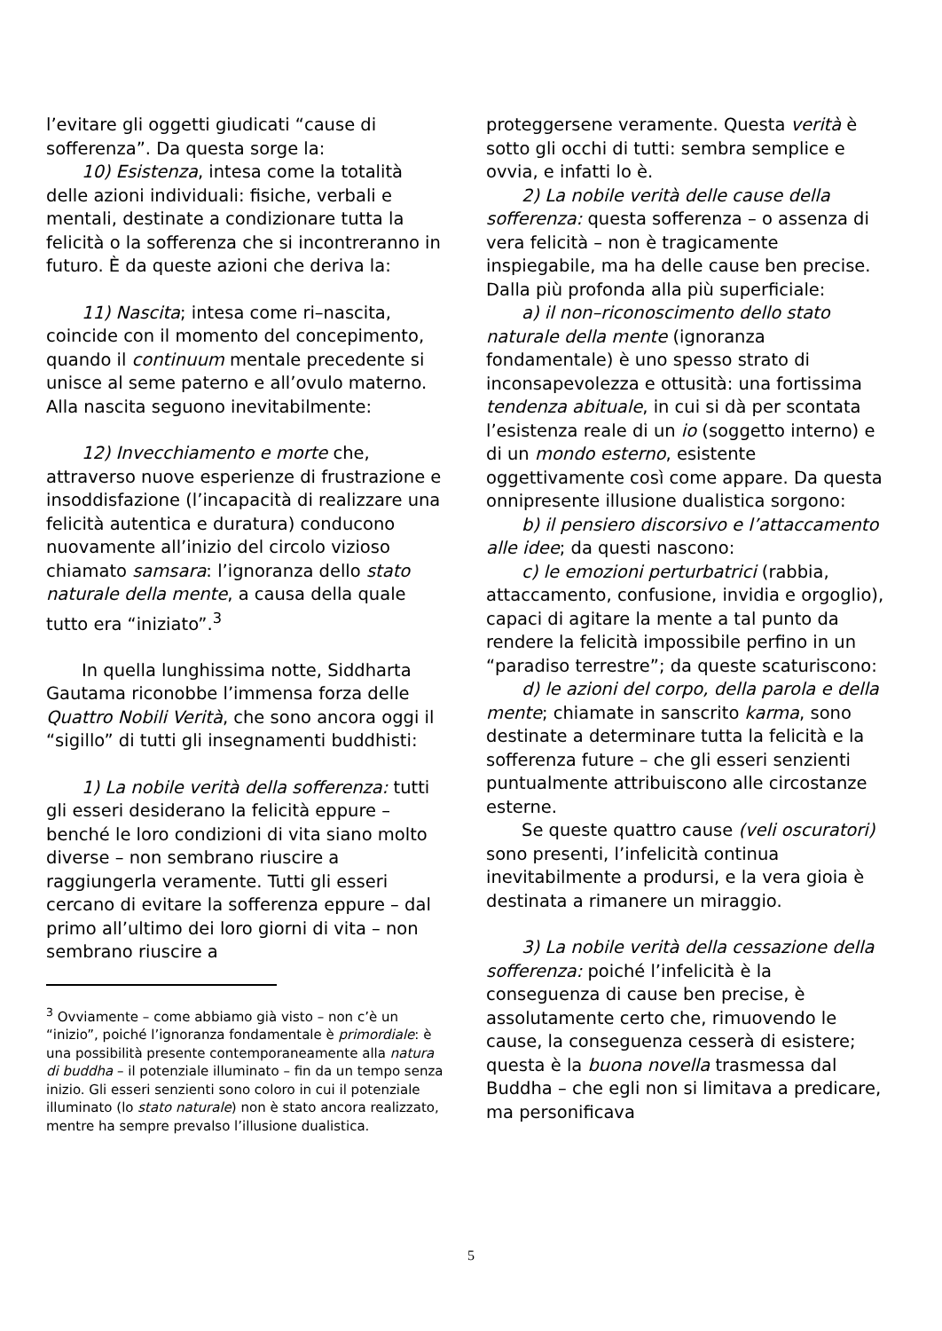l’evitare gli oggetti giudicati “cause di sofferenza”. Da questa sorge la:
10) Esistenza, intesa come la totalità delle azioni individuali: fisiche, verbali e mentali, destinate a condizionare tutta la felicità o la sofferenza che si incontreranno in futuro. È da queste azioni che deriva la:
11) Nascita; intesa come ri–nascita, coincide con il momento del concepimento, quando il continuum mentale precedente si unisce al seme paterno e all’ovulo materno. Alla nascita seguono inevitabilmente:
12) Invecchiamento e morte che, attraverso nuove esperienze di frustrazione e insoddisfazione (l’incapacità di realizzare una felicità autentica e duratura) conducono nuovamente all’inizio del circolo vizioso chiamato samsara: l’ignoranza dello stato naturale della mente, a causa della quale tutto era “iniziato”.<sup>3</sup>
In quella lunghissima notte, Siddharta Gautama riconobbe l’immensa forza delle Quattro Nobili Verità, che sono ancora oggi il “sigillo” di tutti gli insegnamenti buddhisti:
1) La nobile verità della sofferenza: tutti gli esseri desiderano la felicità eppure – benché le loro condizioni di vita siano molto diverse – non sembrano riuscire a raggiungerla veramente. Tutti gli esseri cercano di evitare la sofferenza eppure – dal primo all’ultimo dei loro giorni di vita – non sembrano riuscire a
<sup>3</sup> Ovviamente – come abbiamo già visto – non c’è un “inizio”, poiché l’ignoranza fondamentale è primordiale: è una possibilità presente contemporaneamente alla natura di buddha – il potenziale illuminato – fin da un tempo senza inizio. Gli esseri senzienti sono coloro in cui il potenziale illuminato (lo stato naturale) non è stato ancora realizzato, mentre ha sempre prevalso l’illusione dualistica.
proteggersene veramente. Questa verità è sotto gli occhi di tutti: sembra semplice e ovvia, e infatti lo è.
2) La nobile verità delle cause della sofferenza: questa sofferenza – o assenza di vera felicità – non è tragicamente inspiegabile, ma ha delle cause ben precise. Dalla più profonda alla più superficiale:
a) il non–riconoscimento dello stato naturale della mente (ignoranza fondamentale) è uno spesso strato di inconsapevolezza e ottusità: una fortissima tendenza abituale, in cui si dà per scontata l’esistenza reale di un io (soggetto interno) e di un mondo esterno, esistente oggettivamente così come appare. Da questa onnipresente illusione dualistica sorgono:
b) il pensiero discorsivo e l’attaccamento alle idee; da questi nascono:
c) le emozioni perturbatrici (rabbia, attaccamento, confusione, invidia e orgoglio), capaci di agitare la mente a tal punto da rendere la felicità impossibile perfino in un “paradiso terrestre”; da queste scaturiscono:
d) le azioni del corpo, della parola e della mente; chiamate in sanscrito karma, sono destinate a determinare tutta la felicità e la sofferenza future – che gli esseri senzienti puntualmente attribuiscono alle circostanze esterne.
Se queste quattro cause (veli oscuratori) sono presenti, l’infelicità continua inevitabilmente a prodursi, e la vera gioia è destinata a rimanere un miraggio.
3) La nobile verità della cessazione della sofferenza: poiché l’infelicità è la conseguenza di cause ben precise, è assolutamente certo che, rimuovendo le cause, la conseguenza cesserà di esistere; questa è la buona novella trasmessa dal Buddha – che egli non si limitava a predicare, ma personificava
5